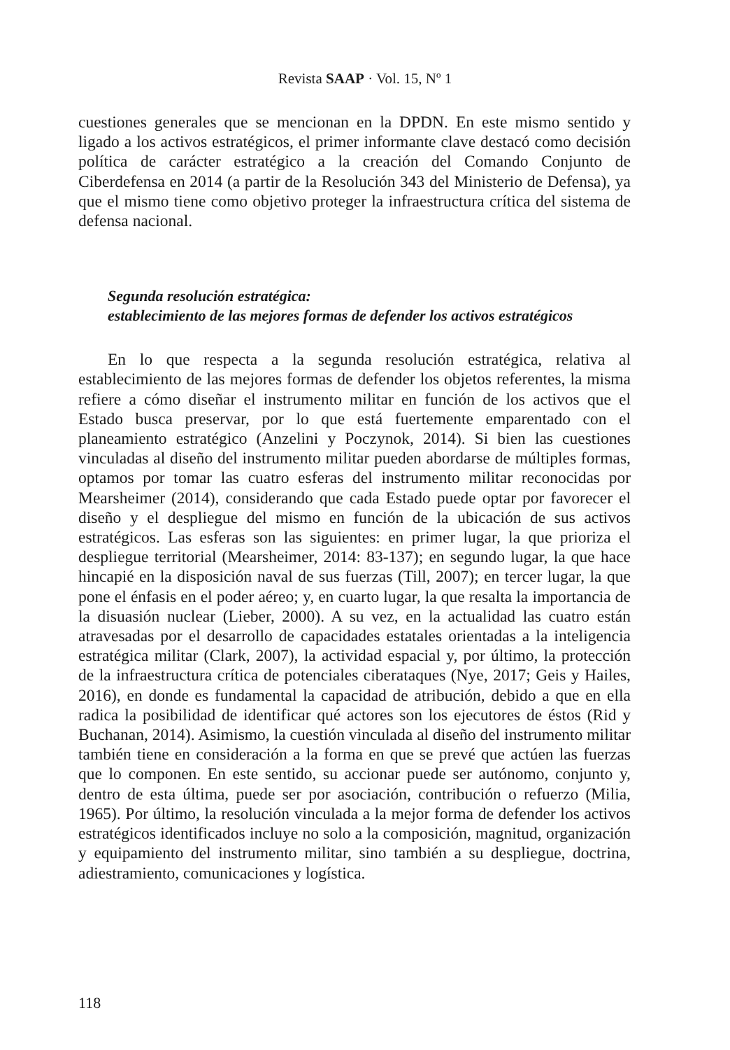Revista SAAP · Vol. 15, Nº 1
cuestiones generales que se mencionan en la DPDN. En este mismo sentido y ligado a los activos estratégicos, el primer informante clave destacó como decisión política de carácter estratégico a la creación del Comando Conjunto de Ciberdefensa en 2014 (a partir de la Resolución 343 del Ministerio de Defensa), ya que el mismo tiene como objetivo proteger la infraestructura crítica del sistema de defensa nacional.
Segunda resolución estratégica:
establecimiento de las mejores formas de defender los activos estratégicos
En lo que respecta a la segunda resolución estratégica, relativa al establecimiento de las mejores formas de defender los objetos referentes, la misma refiere a cómo diseñar el instrumento militar en función de los activos que el Estado busca preservar, por lo que está fuertemente emparentado con el planeamiento estratégico (Anzelini y Poczynok, 2014). Si bien las cuestiones vinculadas al diseño del instrumento militar pueden abordarse de múltiples formas, optamos por tomar las cuatro esferas del instrumento militar reconocidas por Mearsheimer (2014), considerando que cada Estado puede optar por favorecer el diseño y el despliegue del mismo en función de la ubicación de sus activos estratégicos. Las esferas son las siguientes: en primer lugar, la que prioriza el despliegue territorial (Mearsheimer, 2014: 83-137); en segundo lugar, la que hace hincapié en la disposición naval de sus fuerzas (Till, 2007); en tercer lugar, la que pone el énfasis en el poder aéreo; y, en cuarto lugar, la que resalta la importancia de la disuasión nuclear (Lieber, 2000). A su vez, en la actualidad las cuatro están atravesadas por el desarrollo de capacidades estatales orientadas a la inteligencia estratégica militar (Clark, 2007), la actividad espacial y, por último, la protección de la infraestructura crítica de potenciales ciberataques (Nye, 2017; Geis y Hailes, 2016), en donde es fundamental la capacidad de atribución, debido a que en ella radica la posibilidad de identificar qué actores son los ejecutores de éstos (Rid y Buchanan, 2014). Asimismo, la cuestión vinculada al diseño del instrumento militar también tiene en consideración a la forma en que se prevé que actúen las fuerzas que lo componen. En este sentido, su accionar puede ser autónomo, conjunto y, dentro de esta última, puede ser por asociación, contribución o refuerzo (Milia, 1965). Por último, la resolución vinculada a la mejor forma de defender los activos estratégicos identificados incluye no solo a la composición, magnitud, organización y equipamiento del instrumento militar, sino también a su despliegue, doctrina, adiestramiento, comunicaciones y logística.
118